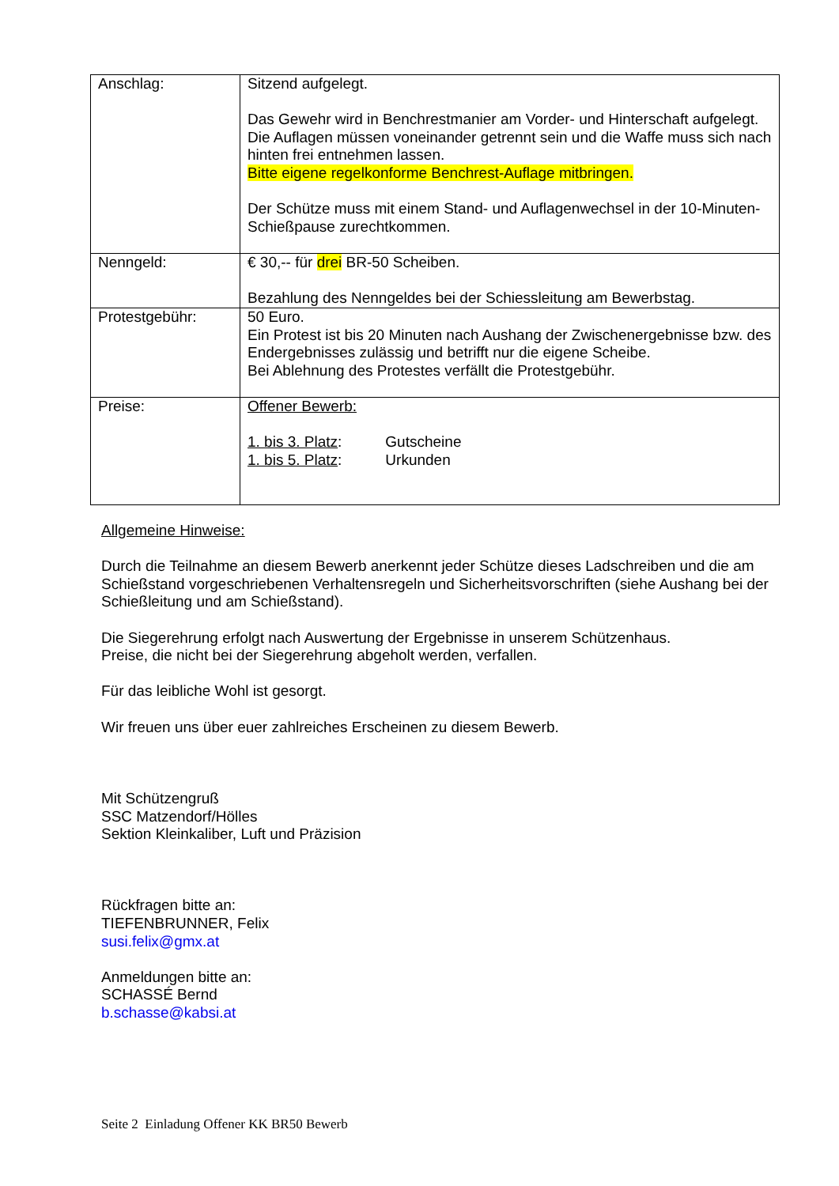| Anschlag: | Sitzend aufgelegt. Das Gewehr wird in Benchrestmanier am Vorder- und Hinterschaft aufgelegt. Die Auflagen müssen voneinander getrennt sein und die Waffe muss sich nach hinten frei entnehmen lassen. Bitte eigene regelkonforme Benchrest-Auflage mitbringen. Der Schütze muss mit einem Stand- und Auflagenwechsel in der 10-Minuten-Schießpause zurechtkommen. |
| Nenngeld: | € 30,-- für drei BR-50 Scheiben. Bezahlung des Nenngeldes bei der Schiessleitung am Bewerbstag. |
| Protestgebühr: | 50 Euro. Ein Protest ist bis 20 Minuten nach Aushang der Zwischenergebnisse bzw. des Endergebnisses zulässig und betrifft nur die eigene Scheibe. Bei Ablehnung des Protestes verfällt die Protestgebühr. |
| Preise: | Offener Bewerb: 1. bis 3. Platz : Gutscheine 1. bis 5. Platz : Urkunden |
Allgemeine Hinweise:
Durch die Teilnahme an diesem Bewerb anerkennt jeder Schütze dieses Ladschreiben und die am Schießstand vorgeschriebenen Verhaltensregeln und Sicherheitsvorschriften (siehe Aushang bei der Schießleitung und am Schießstand).
Die Siegerehrung erfolgt nach Auswertung der Ergebnisse in unserem Schützenhaus.
Preise, die nicht bei der Siegerehrung abgeholt werden, verfallen.
Für das leibliche Wohl ist gesorgt.
Wir freuen uns über euer zahlreiches Erscheinen zu diesem Bewerb.
Mit Schützengruß
SSC Matzendorf/Hölles
Sektion Kleinkaliber, Luft und Präzision
Rückfragen bitte an:
TIEFENBRUNNER, Felix
susi.felix@gmx.at
Anmeldungen bitte an:
SCHASSÉ Bernd
b.schasse@kabsi.at
Seite 2 Einladung Offener KK BR50 Bewerb